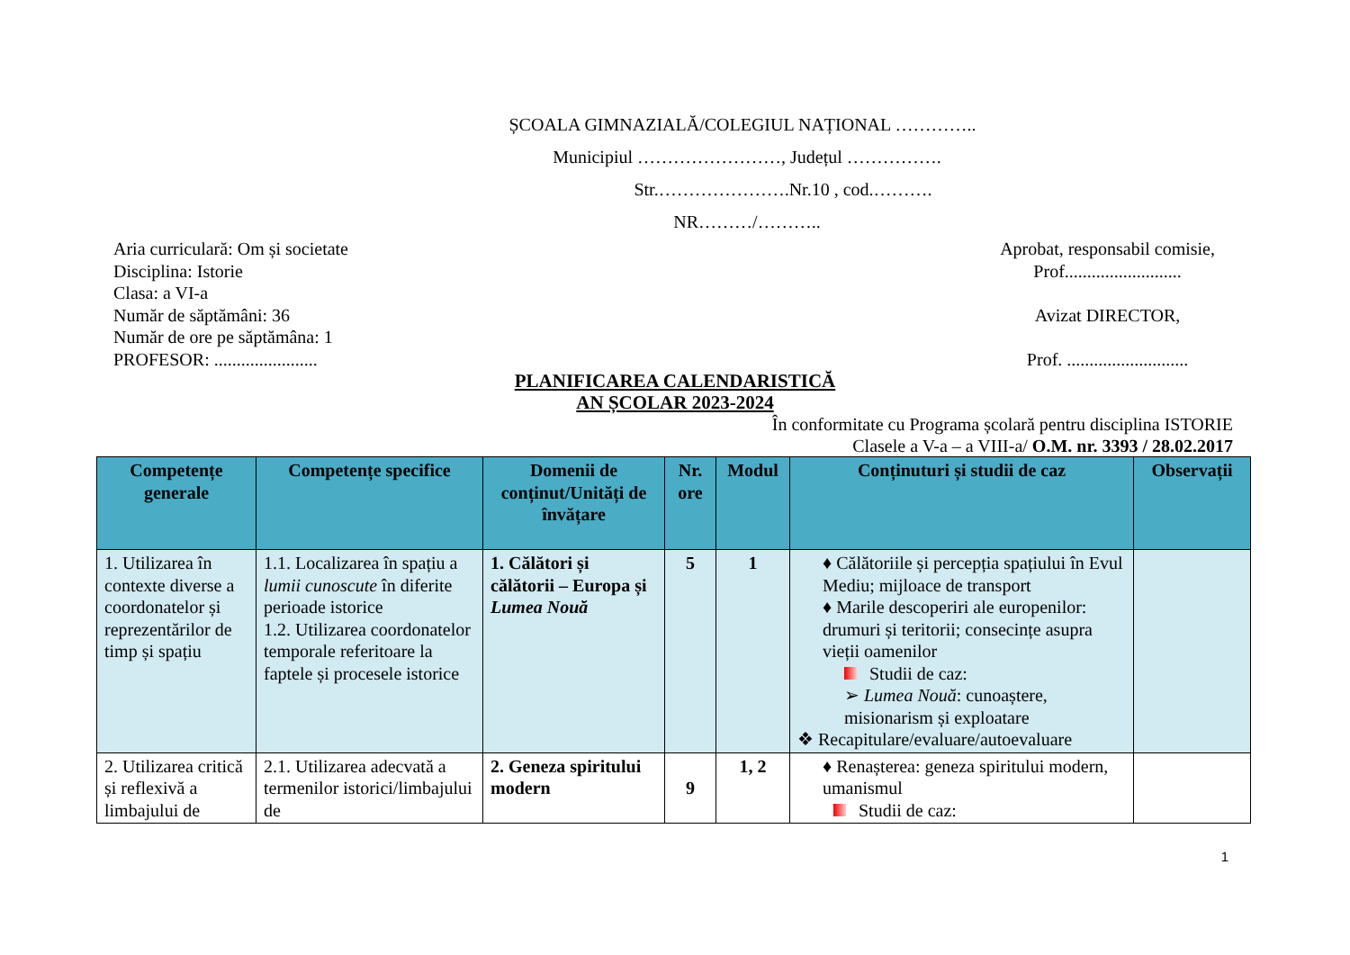ȘCOALA GIMNAZIALĂ/COLEGIUL NAȚIONAL …………..
Municipiul ……………………, Județul …………….
Str.………………….Nr.10 , cod.……….
NR………/………..
Aria curriculară: Om și societate
Disciplina: Istorie
Clasa: a VI-a
Număr de săptămâni: 36
Număr de ore pe săptămâna: 1
PROFESOR: .......................
Aprobat, responsabil comisie,
Prof..........................
Avizat DIRECTOR,
Prof. ...........................
PLANIFICAREA CALENDARISTICĂ
AN ȘCOLAR 2023-2024
În conformitate cu Programa școlară pentru disciplina ISTORIE
Clasele a V-a – a VIII-a/ O.M. nr. 3393 / 28.02.2017
| Competențe generale | Competențe specifice | Domenii de conținut/Unități de învățare | Nr. ore | Modul | Conținuturi și studii de caz | Observații |
| --- | --- | --- | --- | --- | --- | --- |
| 1. Utilizarea în contexte diverse a coordonatelor și reprezentărilor de timp și spațiu | 1.1. Localizarea în spațiu a lumii cunoscute în diferite perioade istorice 1.2. Utilizarea coordonatelor temporale referitoare la faptele și procesele istorice | 1. Călători și călătorii – Europa și Lumea Nouă | 5 | 1 | ♦ Călătoriile și percepția spațiului în Evul Mediu; mijloace de transport ♦ Marile descoperiri ale europenilor: drumuri și teritorii; consecințe asupra vieții oamenilor Studii de caz: ➢ Lumea Nouă : cunoaștere, misionarism și exploatare ❖ Recapitulare/evaluare/autoevaluare | |
| 2. Utilizarea critică și reflexivă a limbajului de | 2.1. Utilizarea adecvată a termenilor istorici/limbajului de | 2. Geneza spiritului modern | 9 | 1, 2 | ♦ Renașterea: geneza spiritului modern, umanismul Studii de caz: | |
1